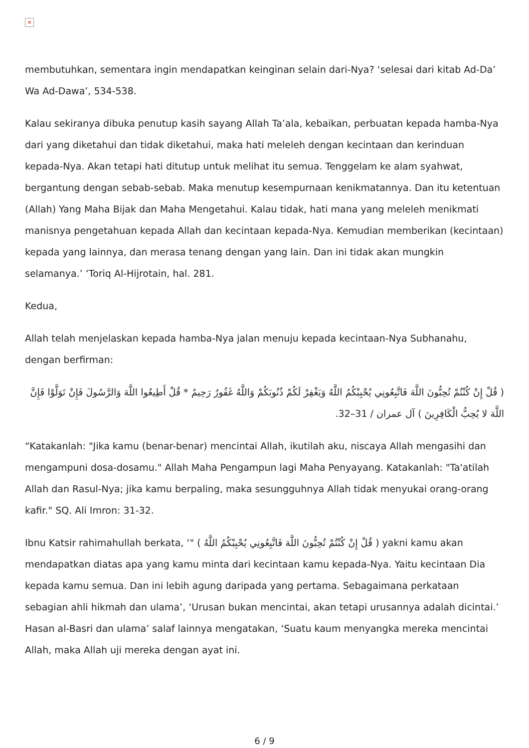×
membutuhkan, sementara ingin mendapatkan keinginan selain dari-Nya? ‘selesai dari kitab Ad-Da’ Wa Ad-Dawa’, 534-538.
Kalau sekiranya dibuka penutup kasih sayang Allah Ta’ala, kebaikan, perbuatan kepada hamba-Nya dari yang diketahui dan tidak diketahui, maka hati meleleh dengan kecintaan dan kerinduan kepada-Nya. Akan tetapi hati ditutup untuk melihat itu semua. Tenggelam ke alam syahwat, bergantung dengan sebab-sebab. Maka menutup kesempurnaan kenikmatannya. Dan itu ketentuan (Allah) Yang Maha Bijak dan Maha Mengetahui. Kalau tidak, hati mana yang meleleh menikmati manisnya pengetahuan kepada Allah dan kecintaan kepada-Nya. Kemudian memberikan (kecintaan) kepada yang lainnya, dan merasa tenang dengan yang lain. Dan ini tidak akan mungkin selamanya.’ ‘Toriq Al-Hijrotain, hal. 281.
Kedua,
Allah telah menjelaskan kepada hamba-Nya jalan menuju kepada kecintaan-Nya Subhanahu, dengan berfirman:
( قُلْ إِنْ كُنْتُمْ تُحِبُّونَ اللَّهَ فَاتَّبِعُونِي يُحْبِبْكُمُ اللَّهُ وَيَغْفِرْ لَكُمْ ذُنُوبَكُمْ وَاللَّهُ غَفُورٌ رَحِيمٌ * قُلْ أَطِيعُوا اللَّهَ وَالرَّسُولَ فَإِنْ تَوَلَّوْا فَإِنَّ اللَّهَ لا يُحِبُّ الْكَافِرِينَ ) آل عمران / 31–32.
“Katakanlah: "Jika kamu (benar-benar) mencintai Allah, ikutilah aku, niscaya Allah mengasihi dan mengampuni dosa-dosamu." Allah Maha Pengampun lagi Maha Penyayang. Katakanlah: "Ta'atilah Allah dan Rasul-Nya; jika kamu berpaling, maka sesungguhnya Allah tidak menyukai orang-orang kafir." SQ. Ali Imron: 31-32.
Ibnu Katsir rahimahullah berkata, ‘" ( قُلْ إِنْ كُنْتُمْ تُحِبُّونَ اللَّهَ فَاتَّبِعُونِي يُحْبِبْكُمُ اللَّهُ ) yakni kamu akan mendapatkan diatas apa yang kamu minta dari kecintaan kamu kepada-Nya. Yaitu kecintaan Dia kepada kamu semua. Dan ini lebih agung daripada yang pertama. Sebagaimana perkataan sebagian ahli hikmah dan ulama’, ‘Urusan bukan mencintai, akan tetapi urusannya adalah dicintai.’ Hasan al-Basri dan ulama’ salaf lainnya mengatakan, ‘Suatu kaum menyangka mereka mencintai Allah, maka Allah uji mereka dengan ayat ini.
6 / 9